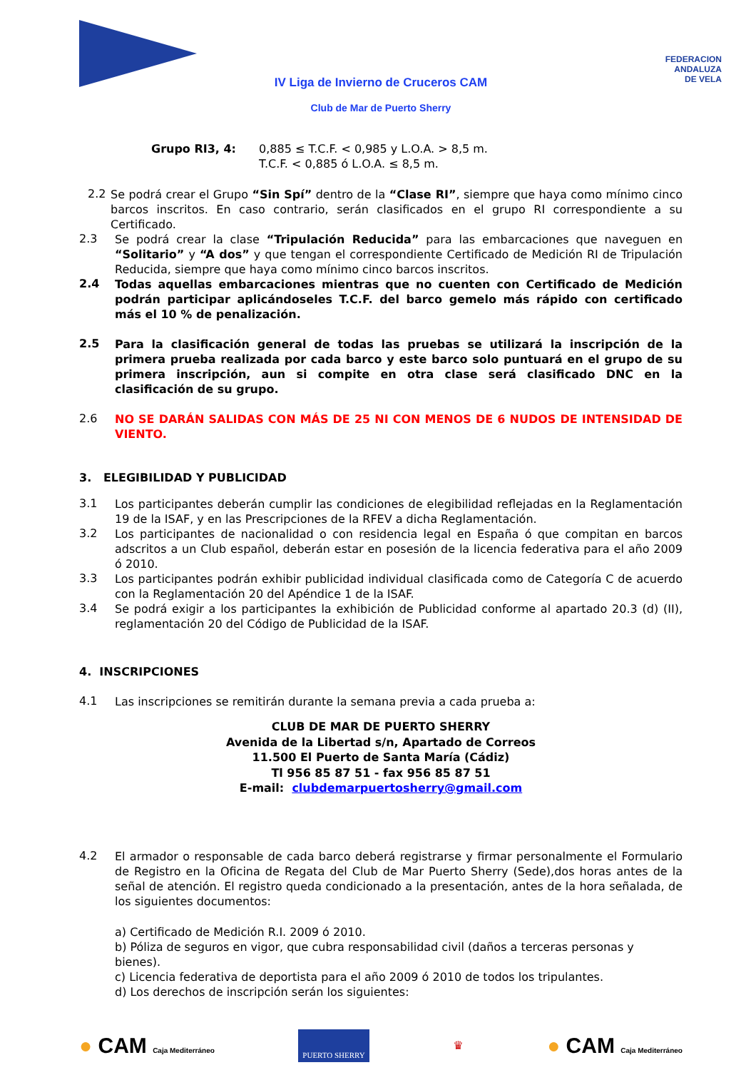FEDERACION
ANDALUZA
DE VELA
IV Liga de Invierno de Cruceros CAM
Club de Mar de Puerto Sherry
Grupo RI3, 4: 0,885 ≤ T.C.F. < 0,985 y L.O.A. > 8,5 m.
T.C.F. < 0,885 ó L.O.A. ≤ 8,5 m.
2.2
Se podrá crear el Grupo “Sin Spí” dentro de la “Clase RI”, siempre que haya como mínimo cinco barcos inscritos. En caso contrario, serán clasificados en el grupo RI correspondiente a su Certificado.
2.3
Se podrá crear la clase “Tripulación Reducida” para las embarcaciones que naveguen en “Solitario” y “A dos” y que tengan el correspondiente Certificado de Medición RI de Tripulación Reducida, siempre que haya como mínimo cinco barcos inscritos.
2.4
Todas aquellas embarcaciones mientras que no cuenten con Certificado de Medición podrán participar aplicándoseles T.C.F. del barco gemelo más rápido con certificado más el 10 % de penalización.
2.5
Para la clasificación general de todas las pruebas se utilizará la inscripción de la primera prueba realizada por cada barco y este barco solo puntuará en el grupo de su primera inscripción, aun si compite en otra clase será clasificado DNC en la clasificación de su grupo.
2.6
NO SE DARÁN SALIDAS CON MÁS DE 25 NI CON MENOS DE 6 NUDOS DE INTENSIDAD DE VIENTO.
3. ELEGIBILIDAD Y PUBLICIDAD
3.1
Los participantes deberán cumplir las condiciones de elegibilidad reflejadas en la Reglamentación 19 de la ISAF, y en las Prescripciones de la RFEV a dicha Reglamentación.
3.2
Los participantes de nacionalidad o con residencia legal en España ó que compitan en barcos adscritos a un Club español, deberán estar en posesión de la licencia federativa para el año 2009 ó 2010.
3.3
Los participantes podrán exhibir publicidad individual clasificada como de Categoría C de acuerdo con la Reglamentación 20 del Apéndice 1 de la ISAF.
3.4
Se podrá exigir a los participantes la exhibición de Publicidad conforme al apartado 20.3 (d) (II), reglamentación 20 del Código de Publicidad de la ISAF.
4. INSCRIPCIONES
4.1
Las inscripciones se remitirán durante la semana previa a cada prueba a:
CLUB DE MAR DE PUERTO SHERRY
Avenida de la Libertad s/n, Apartado de Correos
11.500 El Puerto de Santa María (Cádiz)
Tl 956 85 87 51 - fax 956 85 87 51
E-mail: clubdemarpuertosherry@gmail.com
4.2
El armador o responsable de cada barco deberá registrarse y firmar personalmente el Formulario de Registro en la Oficina de Regata del Club de Mar Puerto Sherry (Sede),dos horas antes de la señal de atención. El registro queda condicionado a la presentación, antes de la hora señalada, de los siguientes documentos:
a) Certificado de Medición R.I. 2009 ó 2010.
b) Póliza de seguros en vigor, que cubra responsabilidad civil (daños a terceras personas y bienes).
c) Licencia federativa de deportista para el año 2009 ó 2010 de todos los tripulantes.
d) Los derechos de inscripción serán los siguientes:
● CAM Caja Mediterráneo PUERTO SHERRY ♛ ● CAM Caja Mediterráneo